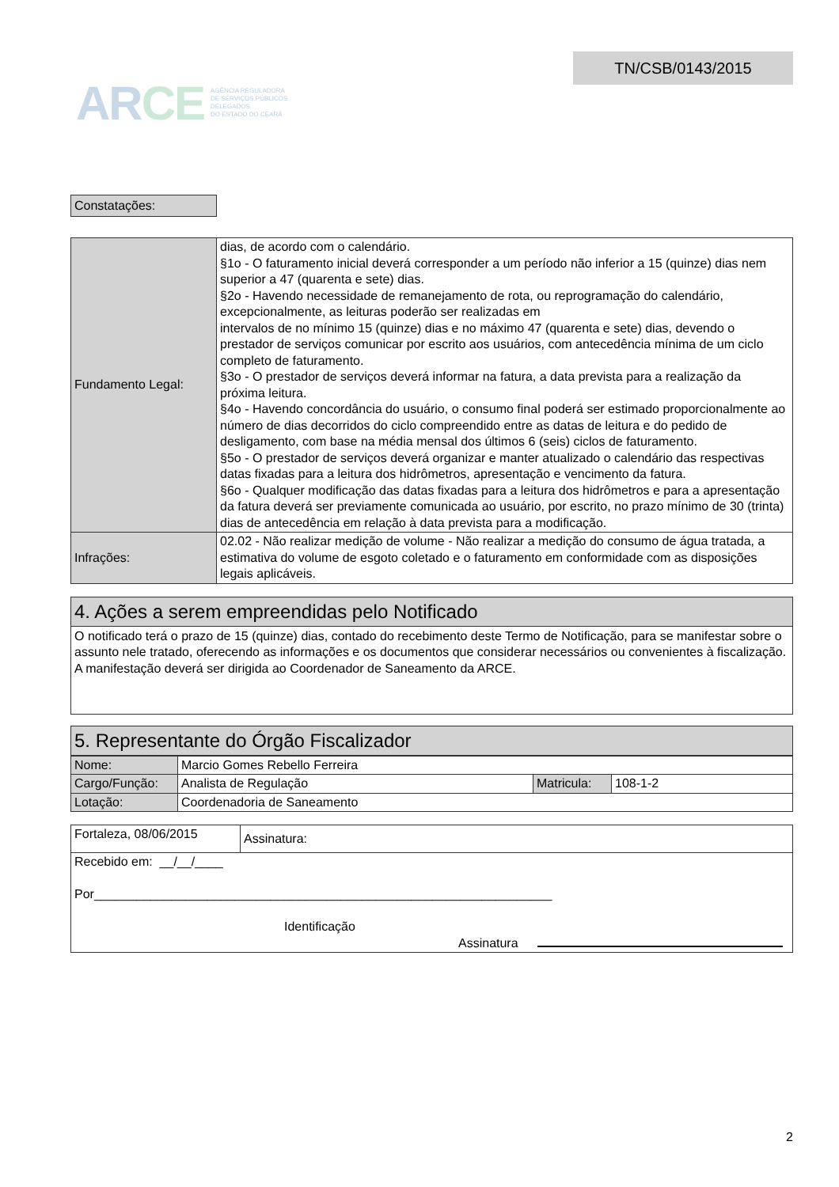ARCE
AGÊNCIA REGULADORA
DE SERVIÇOS PÚBLICOS
DELEGADOS
DO ESTADO DO CEARÁ
TN/CSB/0143/2015
Constatações:
| Fundamento Legal: | dias, de acordo com o calendário. §1o - O faturamento inicial deverá corresponder a um período não inferior a 15 (quinze) dias nem superior a 47 (quarenta e sete) dias. §2o - Havendo necessidade de remanejamento de rota, ou reprogramação do calendário, excepcionalmente, as leituras poderão ser realizadas em intervalos de no mínimo 15 (quinze) dias e no máximo 47 (quarenta e sete) dias, devendo o prestador de serviços comunicar por escrito aos usuários, com antecedência mínima de um ciclo completo de faturamento. §3o - O prestador de serviços deverá informar na fatura, a data prevista para a realização da próxima leitura. §4o - Havendo concordância do usuário, o consumo final poderá ser estimado proporcionalmente ao número de dias decorridos do ciclo compreendido entre as datas de leitura e do pedido de desligamento, com base na média mensal dos últimos 6 (seis) ciclos de faturamento. §5o - O prestador de serviços deverá organizar e manter atualizado o calendário das respectivas datas fixadas para a leitura dos hidrômetros, apresentação e vencimento da fatura. §6o - Qualquer modificação das datas fixadas para a leitura dos hidrômetros e para a apresentação da fatura deverá ser previamente comunicada ao usuário, por escrito, no prazo mínimo de 30 (trinta) dias de antecedência em relação à data prevista para a modificação. |
| Infrações: | 02.02 - Não realizar medição de volume - Não realizar a medição do consumo de água tratada, a estimativa do volume de esgoto coletado e o faturamento em conformidade com as disposições legais aplicáveis. |
4. Ações a serem empreendidas pelo Notificado
O notificado terá o prazo de 15 (quinze) dias, contado do recebimento deste Termo de Notificação, para se manifestar sobre o assunto nele tratado, oferecendo as informações e os documentos que considerar necessários ou convenientes à fiscalização. A manifestação deverá ser dirigida ao Coordenador de Saneamento da ARCE.
5. Representante do Órgão Fiscalizador
| Nome: | Marcio Gomes Rebello Ferreira | | |
| Cargo/Função: | Analista de Regulação | Matricula: | 108-1-2 |
| Lotação: | Coordenadoria de Saneamento | | |
| Fortaleza, 08/06/2015 | Assinatura: |
| Recebido em: __/__/____ Por_________________________________________________________________ Identificação Assinatura | |
2